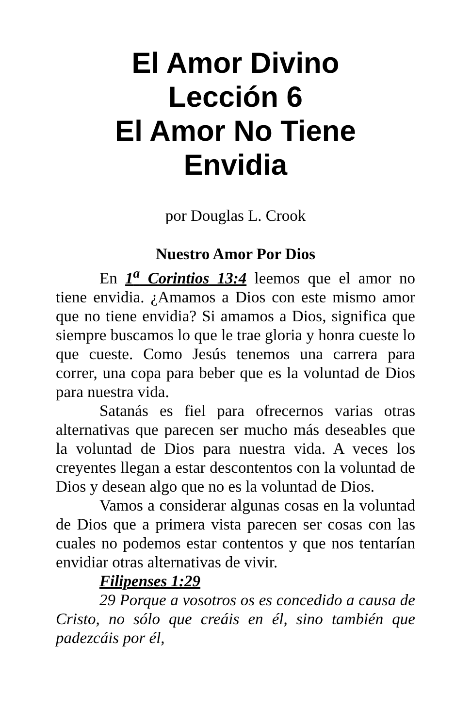El Amor Divino
Lección 6
El Amor No Tiene
Envidia
por Douglas L. Crook
Nuestro Amor Por Dios
En 1<sup>a</sup> Corintios 13:4 leemos que el amor no tiene envidia. ¿Amamos a Dios con este mismo amor que no tiene envidia? Si amamos a Dios, significa que siempre buscamos lo que le trae gloria y honra cueste lo que cueste. Como Jesús tenemos una carrera para correr, una copa para beber que es la voluntad de Dios para nuestra vida.
Satanás es fiel para ofrecernos varias otras alternativas que parecen ser mucho más deseables que la voluntad de Dios para nuestra vida. A veces los creyentes llegan a estar descontentos con la voluntad de Dios y desean algo que no es la voluntad de Dios.
Vamos a considerar algunas cosas en la voluntad de Dios que a primera vista parecen ser cosas con las cuales no podemos estar contentos y que nos tentarían envidiar otras alternativas de vivir.
Filipenses 1:29
29 Porque a vosotros os es concedido a causa de Cristo, no sólo que creáis en él, sino también que padezcáis por él,